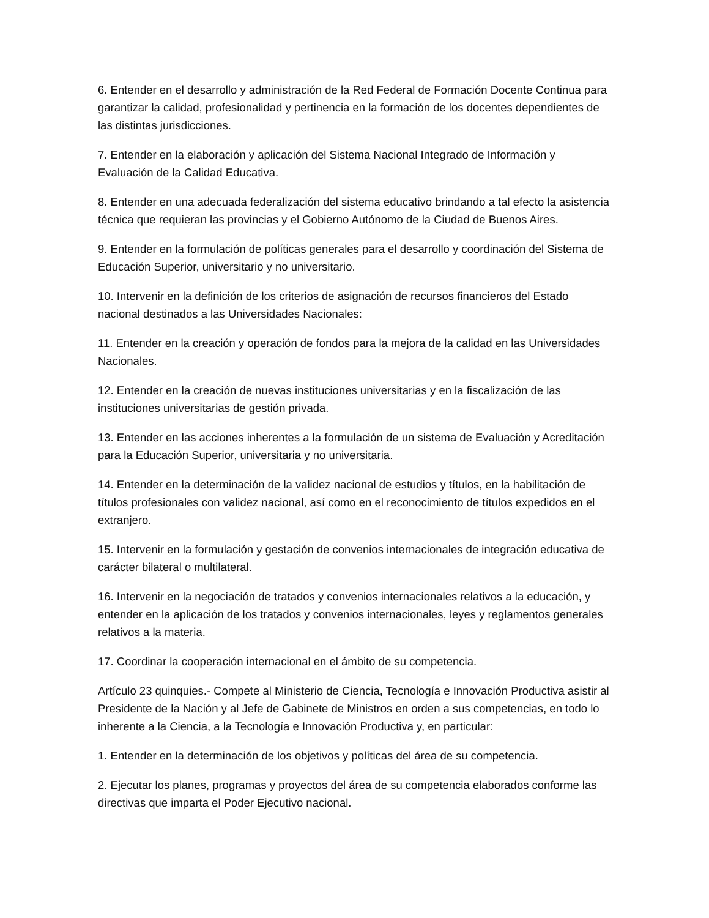6. Entender en el desarrollo y administración de la Red Federal de Formación Docente Continua para garantizar la calidad, profesionalidad y pertinencia en la formación de los docentes dependientes de las distintas jurisdicciones.
7. Entender en la elaboración y aplicación del Sistema Nacional Integrado de Información y Evaluación de la Calidad Educativa.
8. Entender en una adecuada federalización del sistema educativo brindando a tal efecto la asistencia técnica que requieran las provincias y el Gobierno Autónomo de la Ciudad de Buenos Aires.
9. Entender en la formulación de políticas generales para el desarrollo y coordinación del Sistema de Educación Superior, universitario y no universitario.
10. Intervenir en la definición de los criterios de asignación de recursos financieros del Estado nacional destinados a las Universidades Nacionales:
11. Entender en la creación y operación de fondos para la mejora de la calidad en las Universidades Nacionales.
12. Entender en la creación de nuevas instituciones universitarias y en la fiscalización de las instituciones universitarias de gestión privada.
13. Entender en las acciones inherentes a la formulación de un sistema de Evaluación y Acreditación para la Educación Superior, universitaria y no universitaria.
14. Entender en la determinación de la validez nacional de estudios y títulos, en la habilitación de títulos profesionales con validez nacional, así como en el reconocimiento de títulos expedidos en el extranjero.
15. Intervenir en la formulación y gestación de convenios internacionales de integración educativa de carácter bilateral o multilateral.
16. Intervenir en la negociación de tratados y convenios internacionales relativos a la educación, y entender en la aplicación de los tratados y convenios internacionales, leyes y reglamentos generales relativos a la materia.
17. Coordinar la cooperación internacional en el ámbito de su competencia.
Artículo 23 quinquies.- Compete al Ministerio de Ciencia, Tecnología e Innovación Productiva asistir al Presidente de la Nación y al Jefe de Gabinete de Ministros en orden a sus competencias, en todo lo inherente a la Ciencia, a la Tecnología e Innovación Productiva y, en particular:
1. Entender en la determinación de los objetivos y políticas del área de su competencia.
2. Ejecutar los planes, programas y proyectos del área de su competencia elaborados conforme las directivas que imparta el Poder Ejecutivo nacional.